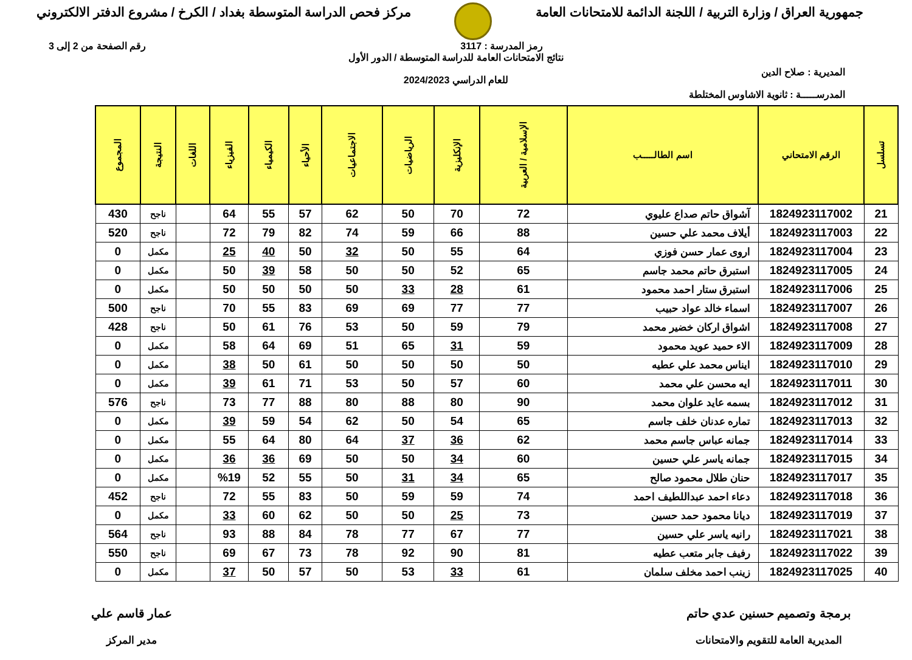جمهورية العراق / وزارة التربية / اللجنة الدائمة للامتحانات العامة
مركز فحص الدراسة المتوسطة بغداد / الكرخ / مشروع الدفتر الالكتروني
رمز المدرسة : 3117 رقم الصفحة من 2 إلى 3
المديرية : صلاح الدين
المدرســـــة : ثانوية الاشاوس المختلطة
نتائج الامتحانات العامة للدراسة المتوسطة / الدور الأول
للعام الدراسي 2024/2023
| تسلسل | الرقم الامتحاني | اسم الطالـــــب | الإسلامية / العربية | الإنكليزية | الرياضيات | الاجتماعيات | الأحياء | الكيمياء | الفيزياء | اللغات | النتيجة | المجموع |
| --- | --- | --- | --- | --- | --- | --- | --- | --- | --- | --- | --- | --- |
| 21 | 1824923117002 | آشواق حاتم صداع عليوي | 72 | 70 | 50 | 62 | 57 | 55 | 64 | | ناجح | 430 |
| 22 | 1824923117003 | أيلاف محمد علي حسين | 88 | 66 | 59 | 74 | 82 | 79 | 72 | | ناجح | 520 |
| 23 | 1824923117004 | اروى عمار حسن فوزي | 64 | 55 | 50 | 32 | 50 | 40 | 25 | | مكمل | 0 |
| 24 | 1824923117005 | استبرق حاتم محمد جاسم | 65 | 52 | 50 | 50 | 58 | 39 | 50 | | مكمل | 0 |
| 25 | 1824923117006 | استبرق ستار احمد محمود | 61 | 28 | 33 | 50 | 50 | 50 | 50 | | مكمل | 0 |
| 26 | 1824923117007 | اسماء خالد عواد حبيب | 77 | 77 | 69 | 69 | 83 | 55 | 70 | | ناجح | 500 |
| 27 | 1824923117008 | اشواق اركان خضير محمد | 79 | 59 | 50 | 53 | 76 | 61 | 50 | | ناجح | 428 |
| 28 | 1824923117009 | الاء حميد عويد محمود | 59 | 31 | 65 | 51 | 69 | 64 | 58 | | مكمل | 0 |
| 29 | 1824923117010 | ايناس محمد علي عطيه | 50 | 50 | 50 | 50 | 61 | 50 | 38 | | مكمل | 0 |
| 30 | 1824923117011 | ايه محسن علي محمد | 60 | 57 | 50 | 53 | 71 | 61 | 39 | | مكمل | 0 |
| 31 | 1824923117012 | بسمه عايد علوان محمد | 90 | 80 | 88 | 80 | 88 | 77 | 73 | | ناجح | 576 |
| 32 | 1824923117013 | تماره عدنان خلف جاسم | 65 | 54 | 50 | 62 | 54 | 59 | 39 | | مكمل | 0 |
| 33 | 1824923117014 | جمانه عباس جاسم محمد | 62 | 36 | 37 | 64 | 80 | 64 | 55 | | مكمل | 0 |
| 34 | 1824923117015 | جمانه ياسر علي حسين | 60 | 34 | 50 | 50 | 69 | 36 | 36 | | مكمل | 0 |
| 35 | 1824923117017 | حنان طلال محمود صالح | 65 | 34 | 31 | 50 | 55 | 52 | %19 | | مكمل | 0 |
| 36 | 1824923117018 | دعاء احمد عبداللطيف احمد | 74 | 59 | 59 | 50 | 83 | 55 | 72 | | ناجح | 452 |
| 37 | 1824923117019 | ديانا محمود حمد حسين | 73 | 25 | 50 | 50 | 62 | 60 | 33 | | مكمل | 0 |
| 38 | 1824923117021 | رانيه ياسر علي حسين | 77 | 67 | 77 | 78 | 84 | 88 | 93 | | ناجح | 564 |
| 39 | 1824923117022 | رفيف جابر متعب عطيه | 81 | 90 | 92 | 78 | 73 | 67 | 69 | | ناجح | 550 |
| 40 | 1824923117025 | زينب احمد مخلف سلمان | 61 | 33 | 53 | 50 | 57 | 50 | 37 | | مكمل | 0 |
برمجة وتصميم حسنين عدي حاتم
المديرية العامة للتقويم والامتحانات
عمار قاسم علي
مدير المركز